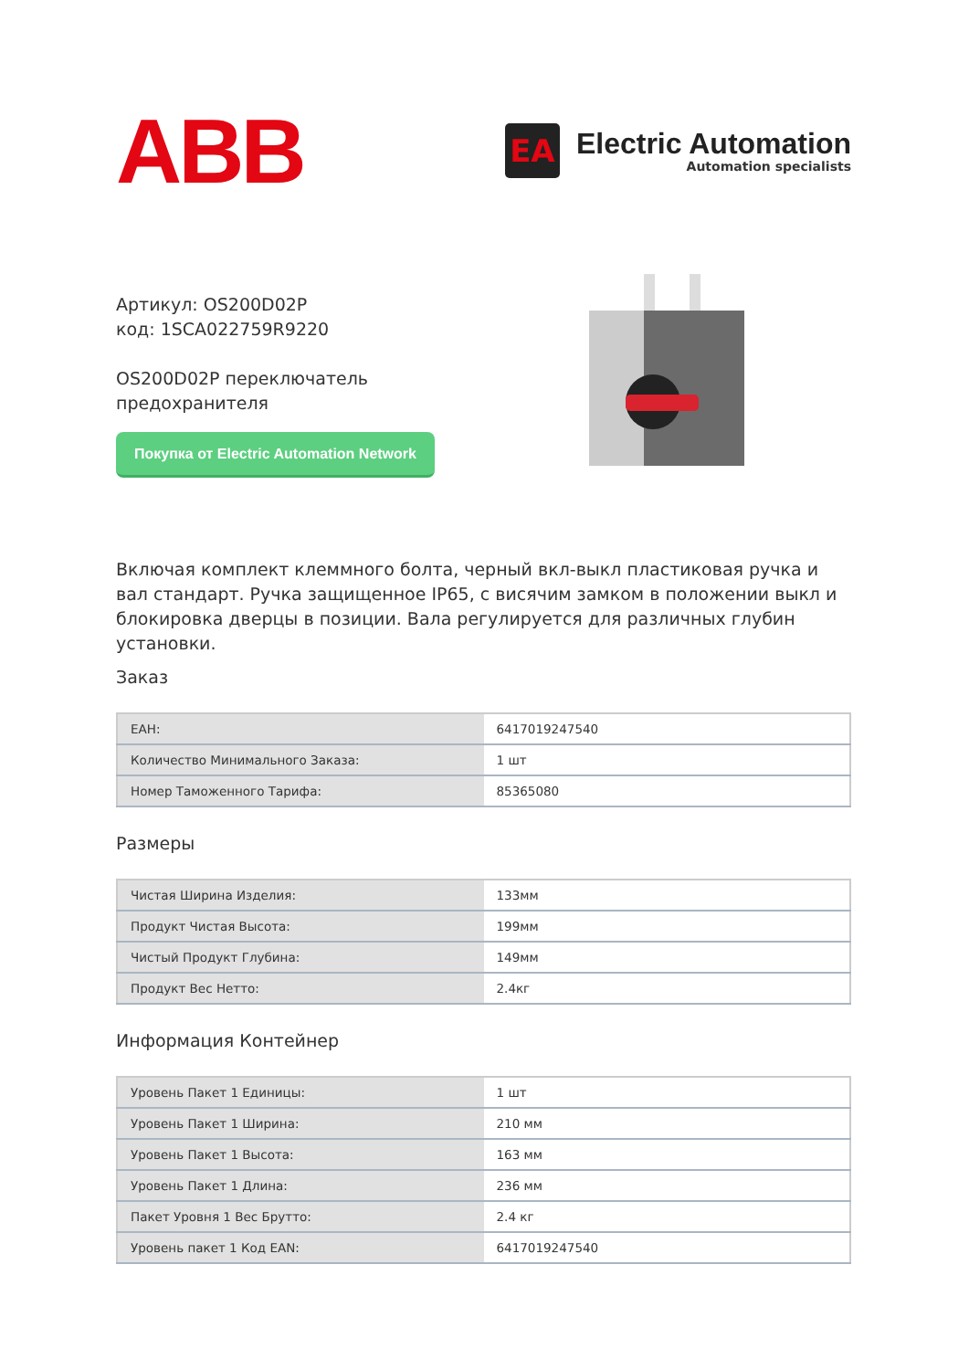ABB
EA
Electric Automation
Automation specialists
Артикул: OS200D02P
код: 1SCA022759R9220
OS200D02P переключатель предохранителя
Покупка от Electric Automation Network
Включая комплект клеммного болта, черный вкл-выкл пластиковая ручка и вал стандарт. Ручка защищенное IP65, с висячим замком в положении выкл и блокировка дверцы в позиции. Вала регулируется для различных глубин установки.
Заказ
| EAH: | 6417019247540 |
| Количество Минимального Заказа: | 1 шт |
| Номер Таможенного Тарифа: | 85365080 |
Размеры
| Чистая Ширина Изделия: | 133мм |
| Продукт Чистая Высота: | 199мм |
| Чистый Продукт Глубина: | 149мм |
| Продукт Вес Нетто: | 2.4кг |
Информация Контейнер
| Уровень Пакет 1 Единицы: | 1 шт |
| Уровень Пакет 1 Ширина: | 210 мм |
| Уровень Пакет 1 Высота: | 163 мм |
| Уровень Пакет 1 Длина: | 236 мм |
| Пакет Уровня 1 Вес Брутто: | 2.4 кг |
| Уровень пакет 1 Код EAN: | 6417019247540 |